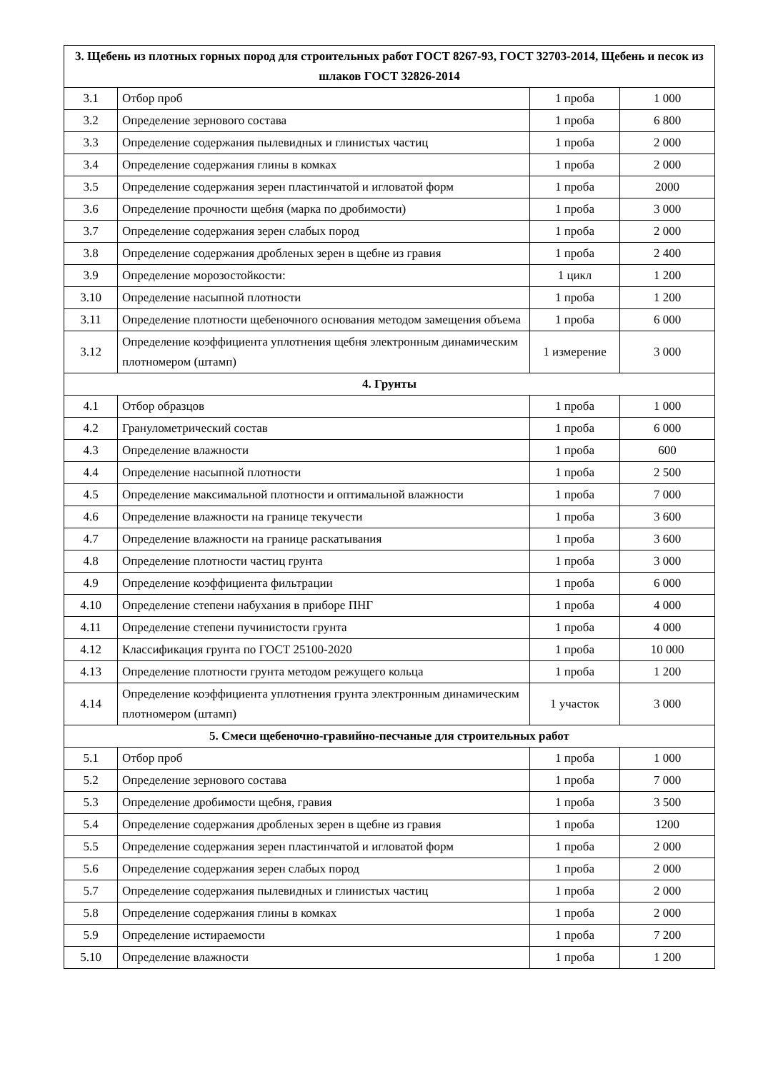| 3. Щебень из плотных горных пород для строительных работ ГОСТ 8267-93, ГОСТ 32703-2014, Щебень и песок из шлаков ГОСТ 32826-2014 | | | |
| --- | --- | --- | --- |
| 3.1 | Отбор проб | 1 проба | 1 000 |
| 3.2 | Определение зернового состава | 1 проба | 6 800 |
| 3.3 | Определение содержания пылевидных и глинистых частиц | 1 проба | 2 000 |
| 3.4 | Определение содержания глины в комках | 1 проба | 2 000 |
| 3.5 | Определение содержания зерен пластинчатой и игловатой форм | 1 проба | 2000 |
| 3.6 | Определение прочности щебня (марка по дробимости) | 1 проба | 3 000 |
| 3.7 | Определение содержания зерен слабых пород | 1 проба | 2 000 |
| 3.8 | Определение содержания дробленых зерен в щебне из гравия | 1 проба | 2 400 |
| 3.9 | Определение морозостойкости: | 1 цикл | 1 200 |
| 3.10 | Определение насыпной плотности | 1 проба | 1 200 |
| 3.11 | Определение плотности щебеночного основания методом замещения объема | 1 проба | 6 000 |
| 3.12 | Определение коэффициента уплотнения щебня электронным динамическим плотномером (штамп) | 1 измерение | 3 000 |
| 4. Грунты | | | |
| 4.1 | Отбор образцов | 1 проба | 1 000 |
| 4.2 | Гранулометрический состав | 1 проба | 6 000 |
| 4.3 | Определение влажности | 1 проба | 600 |
| 4.4 | Определение насыпной плотности | 1 проба | 2 500 |
| 4.5 | Определение максимальной плотности и оптимальной влажности | 1 проба | 7 000 |
| 4.6 | Определение влажности на границе текучести | 1 проба | 3 600 |
| 4.7 | Определение влажности на границе раскатывания | 1 проба | 3 600 |
| 4.8 | Определение плотности частиц грунта | 1 проба | 3 000 |
| 4.9 | Определение коэффициента фильтрации | 1 проба | 6 000 |
| 4.10 | Определение степени набухания в приборе ПНГ | 1 проба | 4 000 |
| 4.11 | Определение степени пучинистости грунта | 1 проба | 4 000 |
| 4.12 | Классификация грунта по ГОСТ 25100-2020 | 1 проба | 10 000 |
| 4.13 | Определение плотности грунта методом режущего кольца | 1 проба | 1 200 |
| 4.14 | Определение коэффициента уплотнения грунта электронным динамическим плотномером (штамп) | 1 участок | 3 000 |
| 5. Смеси щебеночно-гравийно-песчаные для строительных работ | | | |
| 5.1 | Отбор проб | 1 проба | 1 000 |
| 5.2 | Определение зернового состава | 1 проба | 7 000 |
| 5.3 | Определение дробимости щебня, гравия | 1 проба | 3 500 |
| 5.4 | Определение содержания дробленых зерен в щебне из гравия | 1 проба | 1200 |
| 5.5 | Определение содержания зерен пластинчатой и игловатой форм | 1 проба | 2 000 |
| 5.6 | Определение содержания зерен слабых пород | 1 проба | 2 000 |
| 5.7 | Определение содержания пылевидных и глинистых частиц | 1 проба | 2 000 |
| 5.8 | Определение содержания глины в комках | 1 проба | 2 000 |
| 5.9 | Определение истираемости | 1 проба | 7 200 |
| 5.10 | Определение влажности | 1 проба | 1 200 |